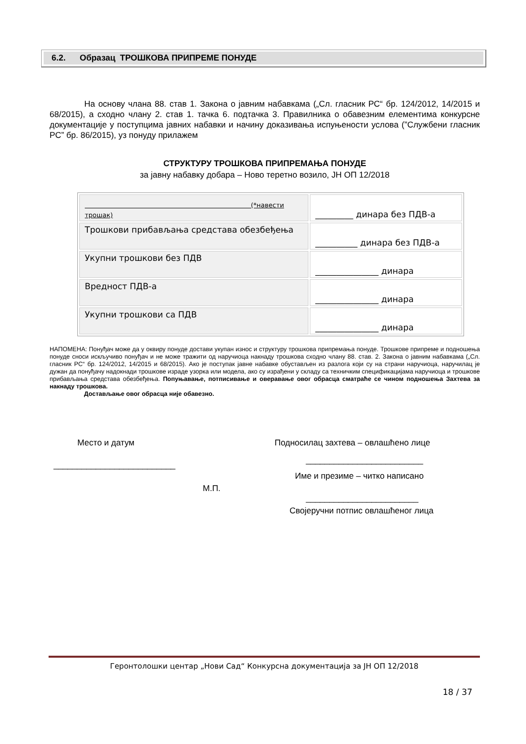6.2. Образац ТРОШКОВА ПРИПРЕМЕ ПОНУДЕ
На основу члана 88. став 1. Закона о јавним набавкама („Сл. гласник РС“ бр. 124/2012, 14/2015 и 68/2015), а сходно члану 2. став 1. тачка 6. подтачка 3. Правилника о обавезним елементима конкурсне документације у поступцима јавних набавки и начину доказивања испуњености услова (”Службени гласник РС” бр. 86/2015), уз понуду прилажем
СТРУКТУРУ ТРОШКОВА ПРИПРЕМАЊА ПОНУДЕ
за јавну набавку добара – Ново теретно возило, ЈН ОП 12/2018
| (*навести трошак) | _________ динара без ПДВ-а |
| Трошкови прибављања средстава обезбеђења | __________ динара без ПДВ-а |
| Укупни трошкови без ПДВ | _______________ динара |
| Вредност ПДВ-а | _______________ динара |
| Укупни трошкови са ПДВ | _______________ динара |
НАПОМЕНА: Понуђач може да у оквиру понуде достави укупан износ и структуру трошкова припремања понуде. Трошкове припреме и подношења понуде сноси искључиво понуђач и не може тражити од наручиоца накнаду трошкова сходно члану 88. став. 2. Закона о јавним набавкама („Сл. гласник РС“ бр. 124/2012, 14/2015 и 68/2015). Ако је поступак јавне набавке обустављен из разлога који су на страни наручиоца, наручилац је дужан да понуђачу надокнади трошкове израде узорка или модела, ако су израђени у складу са техничким спецификацијама наручиоца и трошкове прибављања средстава обезбеђења. Попуњавање, потписивање и оверавање овог обрасца сматраће се чином подношења Захтева за накнаду трошкова.
Достављање овог обрасца није обавезно.
Место и датум
Подносилац захтева – овлашћено лице
__________________________ _________________________
Име и презиме – читко написано
М.П.
________________________
Својеручни потпис овлашћеног лица
Геронтолошки центар „Нови Сад“ Конкурсна документација за ЈН ОП 12/2018
18 / 37